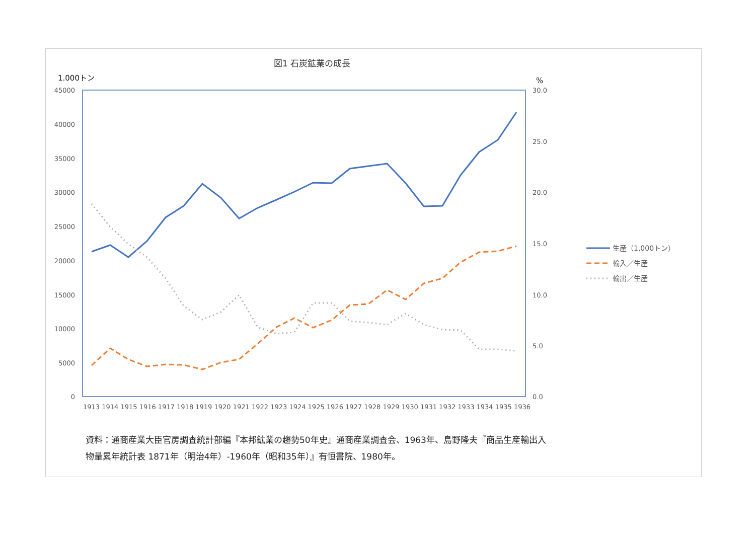図1 石炭鉱業の成長
1.000トン
%
45000
40000
35000
30000
25000
20000
15000
10000
5000
0
30.0
25.0
20.0
15.0
10.0
5.0
0.0
1913 1914 1915 1916 1917 1918 1919 1920 1921 1922 1923 1924 1925 1926 1927 1928 1929 1930 1931 1932 1933 1934 1935 1936
生産（1,000トン）
輸入／生産
輸出／生産
資料：通商産業大臣官房調査統計部編『本邦鉱業の趨勢50年史』通商産業調査会、1963年、島野隆夫『商品生産輸出入物量累年統計表 1871年（明治4年）-1960年（昭和35年）』有恒書院、1980年。